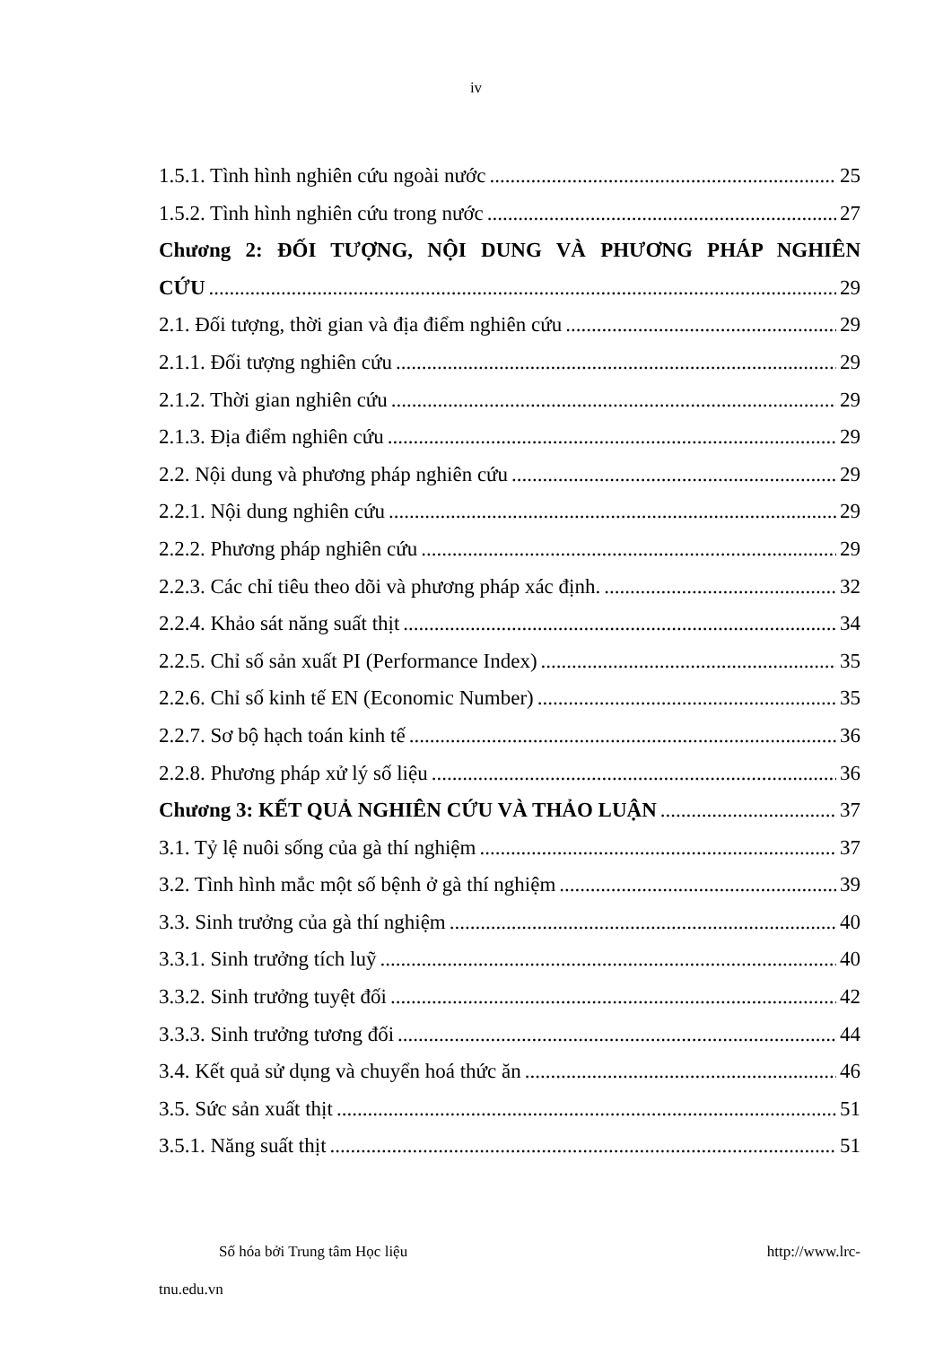iv
1.5.1. Tình hình nghiên cứu ngoài nước 25
1.5.2. Tình hình nghiên cứu trong nước 27
Chương 2: ĐỐI TƯỢNG, NỘI DUNG VÀ PHƯƠNG PHÁP NGHIÊN
CỨU 29
2.1. Đối tượng, thời gian và địa điểm nghiên cứu 29
2.1.1. Đối tượng nghiên cứu 29
2.1.2. Thời gian nghiên cứu 29
2.1.3. Địa điểm nghiên cứu 29
2.2. Nội dung và phương pháp nghiên cứu 29
2.2.1. Nội dung nghiên cứu 29
2.2.2. Phương pháp nghiên cứu 29
2.2.3. Các chỉ tiêu theo dõi và phương pháp xác định. 32
2.2.4. Khảo sát năng suất thịt 34
2.2.5. Chỉ số sản xuất PI (Performance Index) 35
2.2.6. Chỉ số kinh tế EN (Economic Number) 35
2.2.7. Sơ bộ hạch toán kinh tế 36
2.2.8. Phương pháp xử lý số liệu 36
Chương 3: KẾT QUẢ NGHIÊN CỨU VÀ THẢO LUẬN 37
3.1. Tỷ lệ nuôi sống của gà thí nghiệm 37
3.2. Tình hình mắc một số bệnh ở gà thí nghiệm 39
3.3. Sinh trưởng của gà thí nghiệm 40
3.3.1. Sinh trưởng tích luỹ 40
3.3.2. Sinh trưởng tuyệt đối 42
3.3.3. Sinh trưởng tương đối 44
3.4. Kết quả sử dụng và chuyển hoá thức ăn 46
3.5. Sức sản xuất thịt 51
3.5.1. Năng suất thịt 51
Số hóa bởi Trung tâm Học liệu http://www.lrc-
tnu.edu.vn